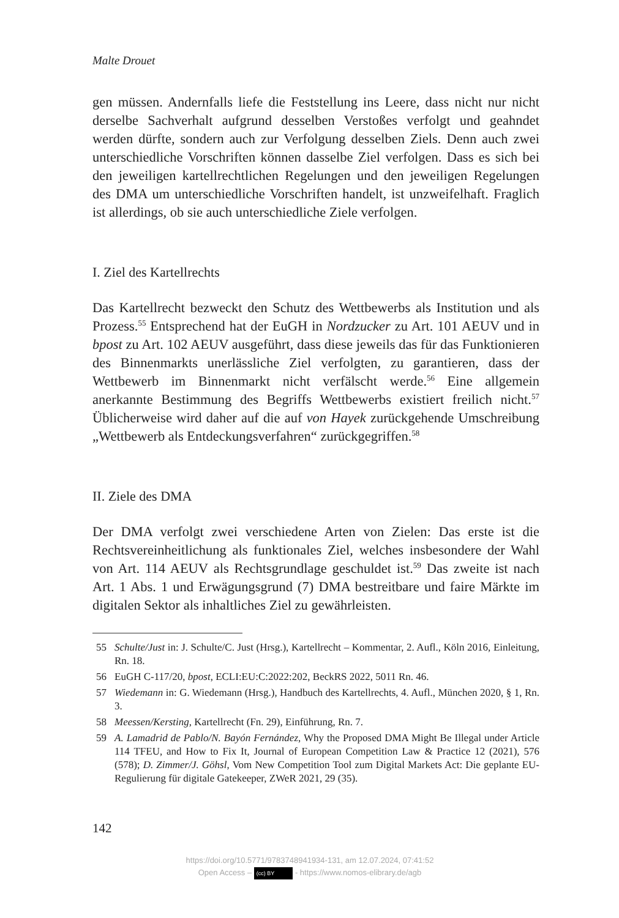Malte Drouet
gen müssen. Andernfalls liefe die Feststellung ins Leere, dass nicht nur nicht derselbe Sachverhalt aufgrund desselben Verstoßes verfolgt und geahndet werden dürfte, sondern auch zur Verfolgung desselben Ziels. Denn auch zwei unterschiedliche Vorschriften können dasselbe Ziel verfolgen. Dass es sich bei den jeweiligen kartellrechtlichen Regelungen und den jeweiligen Regelungen des DMA um unterschiedliche Vorschriften handelt, ist unzweifelhaft. Fraglich ist allerdings, ob sie auch unterschiedliche Ziele verfolgen.
I. Ziel des Kartellrechts
Das Kartellrecht bezweckt den Schutz des Wettbewerbs als Institution und als Prozess.<sup>55</sup> Entsprechend hat der EuGH in Nordzucker zu Art. 101 AEUV und in bpost zu Art. 102 AEUV ausgeführt, dass diese jeweils das für das Funktionieren des Binnenmarkts unerlässliche Ziel verfolgten, zu garantieren, dass der Wettbewerb im Binnenmarkt nicht verfälscht werde.<sup>56</sup> Eine allgemein anerkannte Bestimmung des Begriffs Wettbewerbs existiert freilich nicht.<sup>57</sup> Üblicherweise wird daher auf die auf von Hayek zurückgehende Umschreibung „Wettbewerb als Entdeckungsverfahren“ zurückgegriffen.<sup>58</sup>
II. Ziele des DMA
Der DMA verfolgt zwei verschiedene Arten von Zielen: Das erste ist die Rechtsvereinheitlichung als funktionales Ziel, welches insbesondere der Wahl von Art. 114 AEUV als Rechtsgrundlage geschuldet ist.<sup>59</sup> Das zweite ist nach Art. 1 Abs. 1 und Erwägungsgrund (7) DMA bestreitbare und faire Märkte im digitalen Sektor als inhaltliches Ziel zu gewährleisten.
55 Schulte/Just in: J. Schulte/C. Just (Hrsg.), Kartellrecht – Kommentar, 2. Aufl., Köln 2016, Einleitung, Rn. 18.
56 EuGH C-117/20, bpost, ECLI:EU:C:2022:202, BeckRS 2022, 5011 Rn. 46.
57 Wiedemann in: G. Wiedemann (Hrsg.), Handbuch des Kartellrechts, 4. Aufl., München 2020, § 1, Rn. 3.
58 Meessen/Kersting, Kartellrecht (Fn. 29), Einführung, Rn. 7.
59 A. Lamadrid de Pablo/N. Bayón Fernández, Why the Proposed DMA Might Be Illegal under Article 114 TFEU, and How to Fix It, Journal of European Competition Law & Practice 12 (2021), 576 (578); D. Zimmer/J. Göhsl, Vom New Competition Tool zum Digital Markets Act: Die geplante EU-Regulierung für digitale Gatekeeper, ZWeR 2021, 29 (35).
142
https://doi.org/10.5771/9783748941934-131, am 12.07.2024, 07:41:52
Open Access – (cc) BY - https://www.nomos-elibrary.de/agb